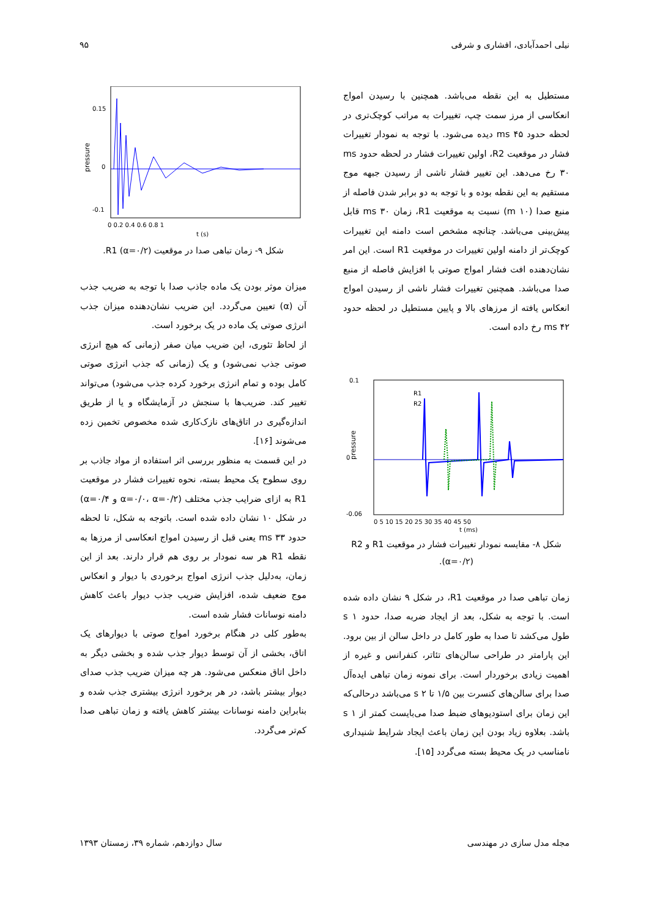نیلی احمدآبادی، افشاری و شرفی ۹۵
مستطیل به این نقطه می‌باشد. همچنین با رسیدن امواج انعکاسی از مرز سمت چپ، تغییرات به مراتب کوچک‌تری در لحظه حدود ms ۴۵ دیده می‌شود. با توجه به نمودار تغییرات فشار در موقعیت R2، اولین تغییرات فشار در لحظه حدود ms ۳۰ رخ می‌دهد. این تغییر فشار ناشی از رسیدن جبهه موج مستقیم به این نقطه بوده و با توجه به دو برابر شدن فاصله از منبع صدا (m ۱۰) نسبت به موقعیت R1، زمان ms ۳۰ قابل پیش‌بینی می‌باشد. چنانچه مشخص است دامنه این تغییرات کوچک‌تر از دامنه اولین تغییرات در موقعیت R1 است. این امر نشان‌دهنده افت فشار امواج صوتی با افزایش فاصله از منبع صدا می‌باشد. همچنین تغییرات فشار ناشی از رسیدن امواج انعکاس یافته از مرزهای بالا و پایین مستطیل در لحظه حدود ms ۴۲ رخ داده است.
pressure
0.1
0
-0.06
0 5 10 15 20 25 30 35 40 45 50
t (ms)
R1
R2
شکل ۸- مقایسه نمودار تغییرات فشار در موقعیت R1 و R2 (α=۰/۲).
زمان تباهی صدا در موقعیت R1، در شکل ۹ نشان داده شده است. با توجه به شکل، بعد از ایجاد ضربه صدا، حدود s ۱ طول می‌کشد تا صدا به طور کامل در داخل سالن از بین برود. این پارامتر در طراحی سالن‌های تئاتر، کنفرانس و غیره از اهمیت زیادی برخوردار است. برای نمونه زمان تباهی ایده‌آل صدا برای سالن‌های کنسرت بین ۱/۵ تا s ۲ می‌باشد درحالی‌که این زمان برای استودیوهای ضبط صدا می‌بایست کمتر از s ۱ باشد. بعلاوه زیاد بودن این زمان باعث ایجاد شرایط شنیداری نامناسب در یک محیط بسته می‌گردد [۱۵].
pressure
0.15
0
-0.1
0 0.2 0.4 0.6 0.8 1
t (s)
شکل ۹- زمان تباهی صدا در موقعیت R1 (α=۰/۲).
میزان موثر بودن یک ماده جاذب صدا با توجه به ضریب جذب آن (α) تعیین می‌گردد. این ضریب نشان‌دهنده میزان جذب انرژی صوتی یک ماده در یک برخورد است.
از لحاظ تئوری، این ضریب میان صفر (زمانی که هیچ انرژی صوتی جذب نمی‌شود) و یک (زمانی که جذب انرژی صوتی کامل بوده و تمام انرژی برخورد کرده جذب می‌شود) می‌تواند تغییر کند. ضریب‌ها با سنجش در آزمایشگاه و یا از طریق اندازه‌گیری در اتاق‌های نازک‌کاری شده مخصوص تخمین زده می‌شوند [۱۶].
در این قسمت به منظور بررسی اثر استفاده از مواد جاذب بر روی سطوح یک محیط بسته، نحوه تغییرات فشار در موقعیت R1 به ازای ضرایب جذب مختلف (α=۰/۰، α=۰/۲ و α=۰/۴) در شکل ۱۰ نشان داده شده است. باتوجه به شکل، تا لحظه حدود ms ۳۳ یعنی قبل از رسیدن امواج انعکاسی از مرزها به نقطه R1 هر سه نمودار بر روی هم قرار دارند. بعد از این زمان، به‌دلیل جذب انرژی امواج برخوردی با دیوار و انعکاس موج ضعیف شده، افزایش ضریب جذب دیوار باعث کاهش دامنه نوسانات فشار شده است.
به‌طور کلی در هنگام برخورد امواج صوتی با دیوارهای یک اتاق، بخشی از آن توسط دیوار جذب شده و بخشی دیگر به داخل اتاق منعکس می‌شود. هر چه میزان ضریب جذب صدای دیوار بیشتر باشد، در هر برخورد انرژی بیشتری جذب شده و بنابراین دامنه نوسانات بیشتر کاهش یافته و زمان تباهی صدا کم‌تر می‌گردد.
مجله مدل سازی در مهندسی سال دوازدهم، شماره ۳۹، زمستان ۱۳۹۳